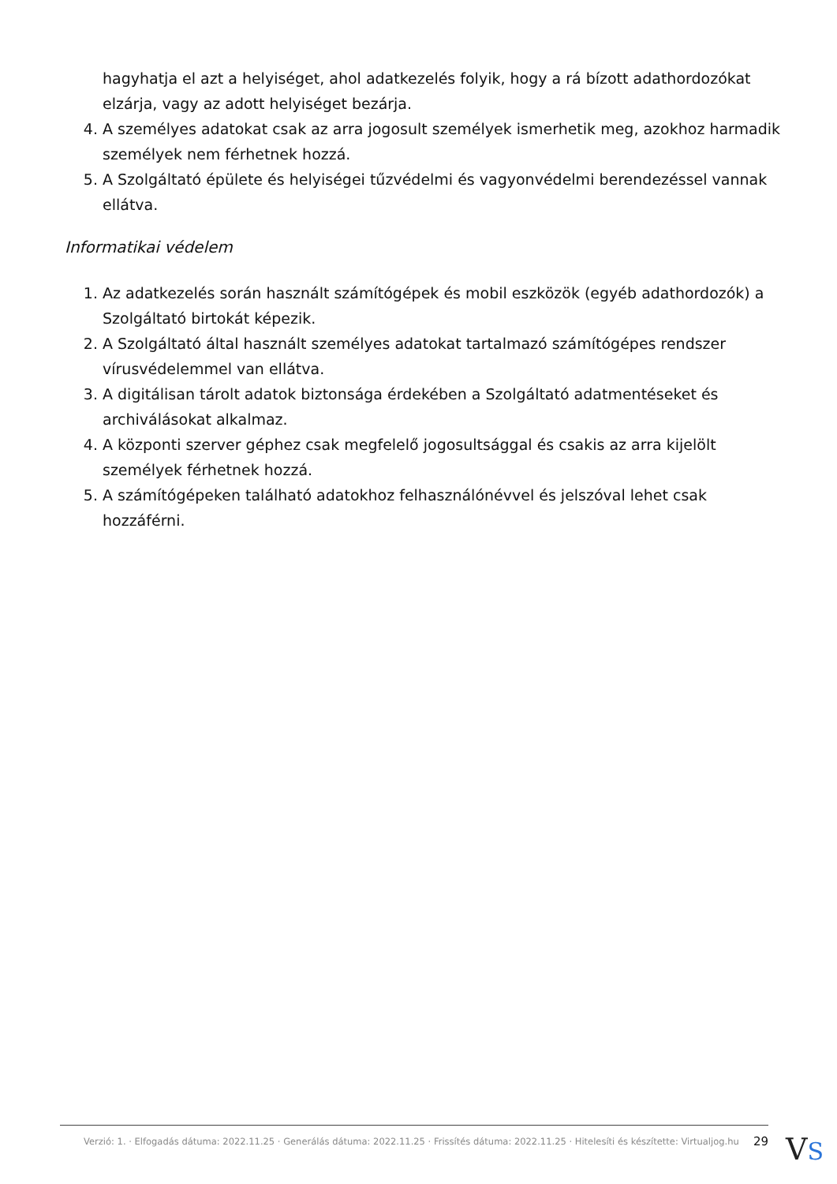hagyhatja el azt a helyiséget, ahol adatkezelés folyik, hogy a rá bízott adathordozókat elzárja, vagy az adott helyiséget bezárja.
4. A személyes adatokat csak az arra jogosult személyek ismerhetik meg, azokhoz harmadik személyek nem férhetnek hozzá.
5. A Szolgáltató épülete és helyiségei tűzvédelmi és vagyonvédelmi berendezéssel vannak ellátva.
Informatikai védelem
1. Az adatkezelés során használt számítógépek és mobil eszközök (egyéb adathordozók) a Szolgáltató birtokát képezik.
2. A Szolgáltató által használt személyes adatokat tartalmazó számítógépes rendszer vírusvédelemmel van ellátva.
3. A digitálisan tárolt adatok biztonsága érdekében a Szolgáltató adatmentéseket és archiválásokat alkalmaz.
4. A központi szerver géphez csak megfelelő jogosultsággal és csakis az arra kijelölt személyek férhetnek hozzá.
5. A számítógépeken található adatokhoz felhasználónévvel és jelszóval lehet csak hozzáférni.
Verzió: 1. · Elfogadás dátuma: 2022.11.25 · Generálás dátuma: 2022.11.25 · Frissítés dátuma: 2022.11.25 · Hitelesíti és készítette: Virtualjog.hu 29
VS